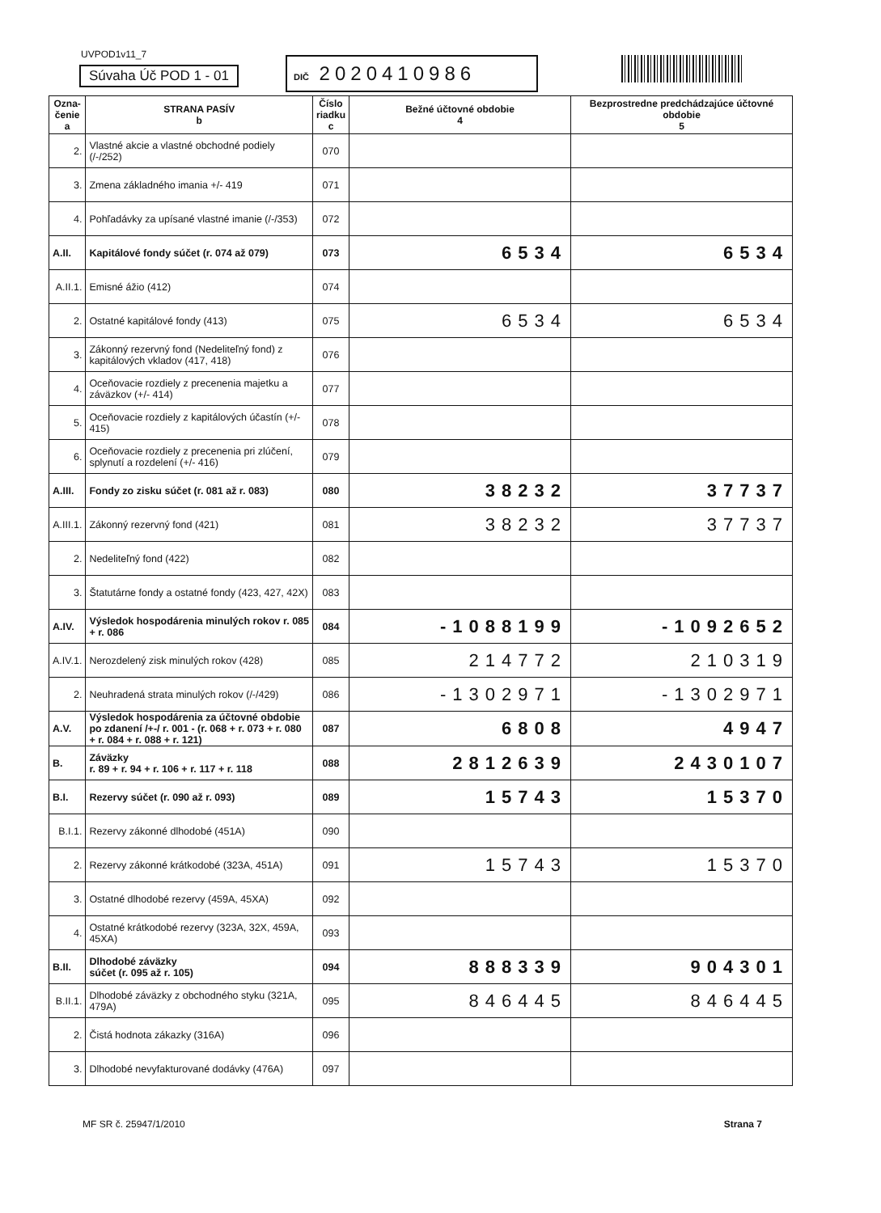UVPOD1v11_7
Súvaha Úč POD 1 - 01 DIČ 2020410986
| Ozna- čenie a | STRANA PASÍV b | Číslo riadku c | Bežné účtovné obdobie 4 | Bezprostredne predchádzajúce účtovné obdobie 5 |
| --- | --- | --- | --- | --- |
| 2. | Vlastné akcie a vlastné obchodné podiely (/-/252) | 070 | | |
| 3. | Zmena základného imania +/- 419 | 071 | | |
| 4. | Pohľadávky za upísané vlastné imanie (/-/353) | 072 | | |
| A.II. | Kapitálové fondy súčet (r. 074 až 079) | 073 | 6534 | 6534 |
| A.II.1. | Emisné ážio (412) | 074 | | |
| 2. | Ostatné kapitálové fondy (413) | 075 | 6534 | 6534 |
| 3. | Zákonný rezervný fond (Nedeliteľný fond) z kapitálových vkladov (417, 418) | 076 | | |
| 4. | Oceňovacie rozdiely z precenenia majetku a záväzkov (+/- 414) | 077 | | |
| 5. | Oceňovacie rozdiely z kapitálových účastín (+/- 415) | 078 | | |
| 6. | Oceňovacie rozdiely z precenenia pri zlúčení, splynutí a rozdelení (+/- 416) | 079 | | |
| A.III. | Fondy zo zisku súčet (r. 081 až r. 083) | 080 | 38232 | 37737 |
| A.III.1. | Zákonný rezervný fond (421) | 081 | 38232 | 37737 |
| 2. | Nedeliteľný fond (422) | 082 | | |
| 3. | Štatutárne fondy a ostatné fondy (423, 427, 42X) | 083 | | |
| A.IV. | Výsledok hospodárenia minulých rokov r. 085 + r. 086 | 084 | -1088199 | -1092652 |
| A.IV.1. | Nerozdelený zisk minulých rokov (428) | 085 | 214772 | 210319 |
| 2. | Neuhradená strata minulých rokov (/-/429) | 086 | -1302971 | -1302971 |
| A.V. | Výsledok hospodárenia za účtovné obdobie po zdanení /+-/ r. 001 - (r. 068 + r. 073 + r. 080 + r. 084 + r. 088 + r. 121) | 087 | 6808 | 4947 |
| B. | Záväzky r. 89 + r. 94 + r. 106 + r. 117 + r. 118 | 088 | 2812639 | 2430107 |
| B.I. | Rezervy súčet (r. 090 až r. 093) | 089 | 15743 | 15370 |
| B.I.1. | Rezervy zákonné dlhodobé (451A) | 090 | | |
| 2. | Rezervy zákonné krátkodobé (323A, 451A) | 091 | 15743 | 15370 |
| 3. | Ostatné dlhodobé rezervy (459A, 45XA) | 092 | | |
| 4. | Ostatné krátkodobé rezervy (323A, 32X, 459A, 45XA) | 093 | | |
| B.II. | Dlhodobé záväzky súčet (r. 095 až r. 105) | 094 | 888339 | 904301 |
| B.II.1. | Dlhodobé záväzky z obchodného styku (321A, 479A) | 095 | 846445 | 846445 |
| 2. | Čistá hodnota zákazky (316A) | 096 | | |
| 3. | Dlhodobé nevyfakturované dodávky (476A) | 097 | | |
MF SR č. 25947/1/2010 Strana 7